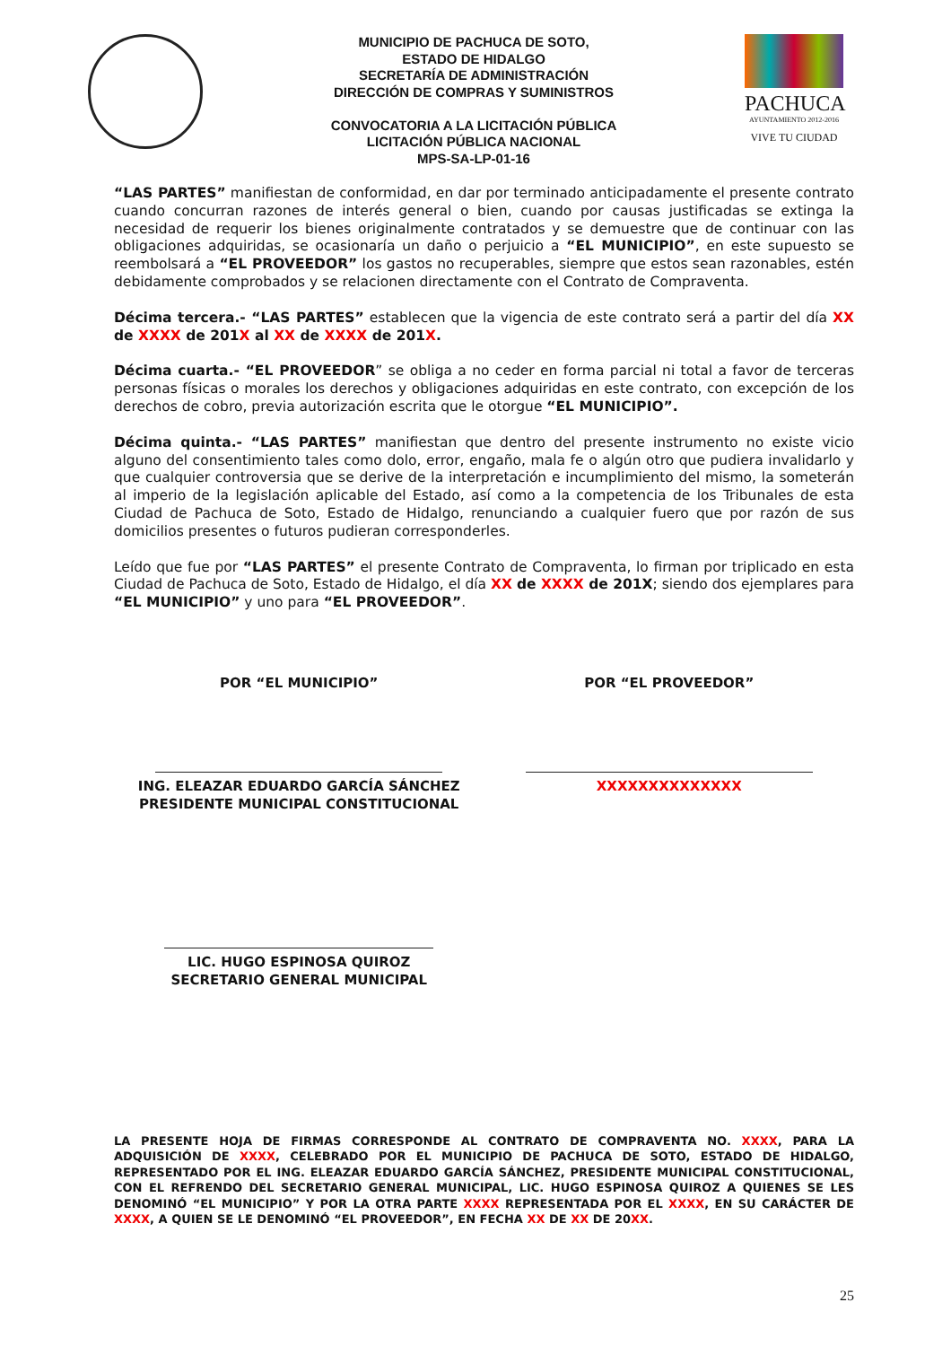MUNICIPIO DE PACHUCA DE SOTO,
ESTADO DE HIDALGO
SECRETARÍA DE ADMINISTRACIÓN
DIRECCIÓN DE COMPRAS Y SUMINISTROS
CONVOCATORIA A LA LICITACIÓN PÚBLICA
LICITACIÓN PÚBLICA NACIONAL
MPS-SA-LP-01-16
PACHUCA
AYUNTAMIENTO 2012-2016
VIVE TU CIUDAD
“LAS PARTES” manifiestan de conformidad, en dar por terminado anticipadamente el presente contrato cuando concurran razones de interés general o bien, cuando por causas justificadas se extinga la necesidad de requerir los bienes originalmente contratados y se demuestre que de continuar con las obligaciones adquiridas, se ocasionaría un daño o perjuicio a “EL MUNICIPIO”, en este supuesto se reembolsará a “EL PROVEEDOR” los gastos no recuperables, siempre que estos sean razonables, estén debidamente comprobados y se relacionen directamente con el Contrato de Compraventa.
Décima tercera.- “LAS PARTES” establecen que la vigencia de este contrato será a partir del día XX de XXXX de 201X al XX de XXXX de 201X.
Décima cuarta.- “EL PROVEEDOR” se obliga a no ceder en forma parcial ni total a favor de terceras personas físicas o morales los derechos y obligaciones adquiridas en este contrato, con excepción de los derechos de cobro, previa autorización escrita que le otorgue “EL MUNICIPIO”.
Décima quinta.- “LAS PARTES” manifiestan que dentro del presente instrumento no existe vicio alguno del consentimiento tales como dolo, error, engaño, mala fe o algún otro que pudiera invalidarlo y que cualquier controversia que se derive de la interpretación e incumplimiento del mismo, la someterán al imperio de la legislación aplicable del Estado, así como a la competencia de los Tribunales de esta Ciudad de Pachuca de Soto, Estado de Hidalgo, renunciando a cualquier fuero que por razón de sus domicilios presentes o futuros pudieran corresponderles.
Leído que fue por “LAS PARTES” el presente Contrato de Compraventa, lo firman por triplicado en esta Ciudad de Pachuca de Soto, Estado de Hidalgo, el día XX de XXXX de 201X; siendo dos ejemplares para “EL MUNICIPIO” y uno para “EL PROVEEDOR”.
POR “EL MUNICIPIO” POR “EL PROVEEDOR”
ING. ELEAZAR EDUARDO GARCÍA SÁNCHEZ
PRESIDENTE MUNICIPAL CONSTITUCIONAL
XXXXXXXXXXXXXX
LIC. HUGO ESPINOSA QUIROZ
SECRETARIO GENERAL MUNICIPAL
LA PRESENTE HOJA DE FIRMAS CORRESPONDE AL CONTRATO DE COMPRAVENTA NO. XXXX, PARA LA ADQUISICIÓN DE XXXX, CELEBRADO POR EL MUNICIPIO DE PACHUCA DE SOTO, ESTADO DE HIDALGO, REPRESENTADO POR EL ING. ELEAZAR EDUARDO GARCÍA SÁNCHEZ, PRESIDENTE MUNICIPAL CONSTITUCIONAL, CON EL REFRENDO DEL SECRETARIO GENERAL MUNICIPAL, LIC. HUGO ESPINOSA QUIROZ A QUIENES SE LES DENOMINÓ “EL MUNICIPIO” Y POR LA OTRA PARTE XXXX REPRESENTADA POR EL XXXX, EN SU CARÁCTER DE XXXX, A QUIEN SE LE DENOMINÓ “EL PROVEEDOR”, EN FECHA XX DE XX DE 20XX.
25